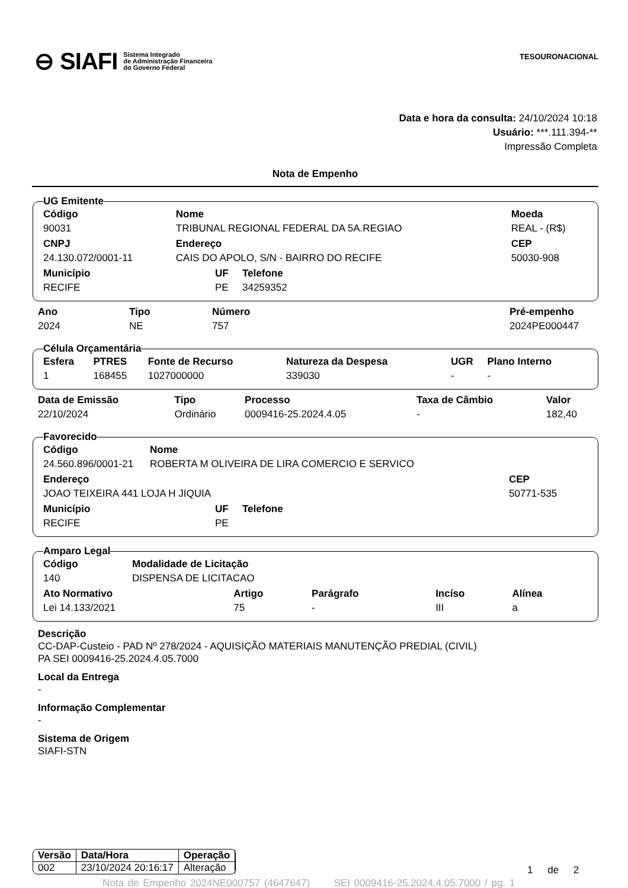⊖ SIAFI Sistema Integrado
de Administração Financeira
do Governo Federal
TESOURONACIONAL
Data e hora da consulta: 24/10/2024 10:18
Usuário: ***.111.394-**
Impressão Completa
Nota de Empenho
UG Emitente
| Código | Nome | Moeda |
| --- | --- | --- |
| 90031 | TRIBUNAL REGIONAL FEDERAL DA 5A.REGIAO | REAL - (R$) |
| CNPJ | Endereço | CEP |
| 24.130.072/0001-11 | CAIS DO APOLO, S/N - BAIRRO DO RECIFE | 50030-908 |
| Município | UF | Telefone |
| --- | --- | --- |
| RECIFE | PE | 34259352 |
| Ano | Tipo | Número | Pré-empenho |
| --- | --- | --- | --- |
| 2024 | NE | 757 | 2024PE000447 |
Célula Orçamentária
| Esfera | PTRES | Fonte de Recurso | Natureza da Despesa | UGR | Plano Interno |
| --- | --- | --- | --- | --- | --- |
| 1 | 168455 | 1027000000 | 339030 | - | - |
| Data de Emissão | Tipo | Processo | Taxa de Câmbio | Valor |
| --- | --- | --- | --- | --- |
| 22/10/2024 | Ordinário | 0009416-25.2024.4.05 | - | 182,40 |
Favorecido
| Código | Nome |
| --- | --- |
| 24.560.896/0001-21 | ROBERTA M OLIVEIRA DE LIRA COMERCIO E SERVICO |
| Endereço | CEP |
| --- | --- |
| JOAO TEIXEIRA 441 LOJA H JIQUIA | 50771-535 |
| Município | UF | Telefone |
| --- | --- | --- |
| RECIFE | PE | |
Amparo Legal
| Código | Modalidade de Licitação |
| --- | --- |
| 140 | DISPENSA DE LICITACAO |
| Ato Normativo | Artigo | Parágrafo | Incíso | Alínea |
| --- | --- | --- | --- | --- |
| Lei 14.133/2021 | 75 | - | III | a |
Descrição
CC-DAP-Custeio - PAD Nº 278/2024 - AQUISIÇÃO MATERIAIS MANUTENÇÃO PREDIAL (CIVIL)
PA SEI 0009416-25.2024.4.05.7000
Local da Entrega
-
Informação Complementar
-
Sistema de Origem
SIAFI-STN
| Versão | Data/Hora | Operação |
| --- | --- | --- |
| 002 | 23/10/2024 20:16:17 | Alteração |
1 de 2
Nota de Empenho 2024NE000757 (4647647) SEI 0009416-25.2024.4.05.7000 / pg. 1